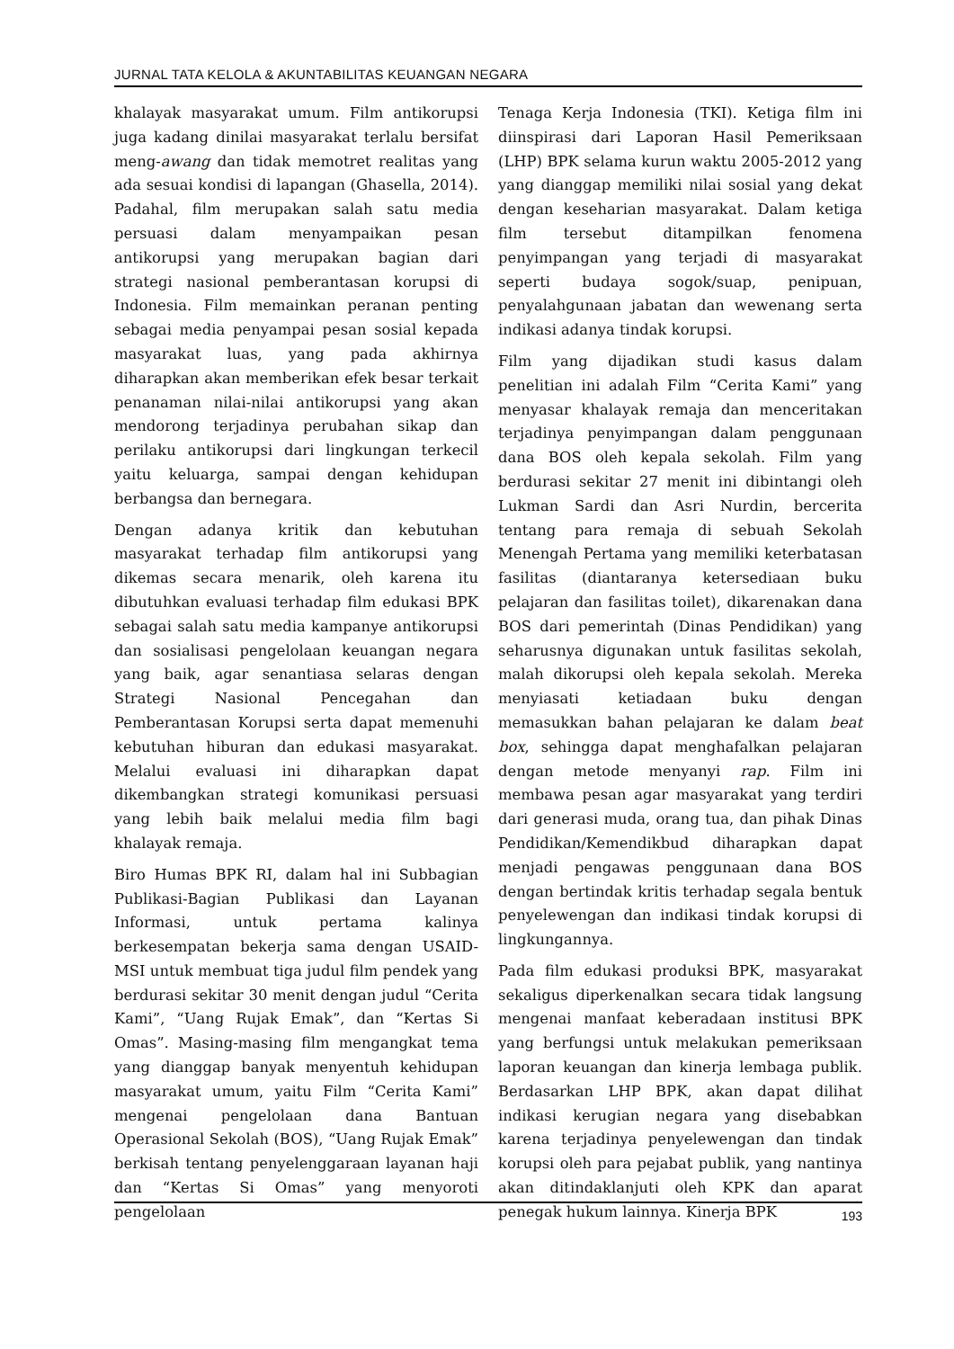JURNAL TATA KELOLA & AKUNTABILITAS KEUANGAN NEGARA
khalayak masyarakat umum. Film antikorupsi juga kadang dinilai masyarakat terlalu bersifat meng-awang dan tidak memotret realitas yang ada sesuai kondisi di lapangan (Ghasella, 2014). Padahal, film merupakan salah satu media persuasi dalam menyampaikan pesan antikorupsi yang merupakan bagian dari strategi nasional pemberantasan korupsi di Indonesia. Film memainkan peranan penting sebagai media penyampai pesan sosial kepada masyarakat luas, yang pada akhirnya diharapkan akan memberikan efek besar terkait penanaman nilai-nilai antikorupsi yang akan mendorong terjadinya perubahan sikap dan perilaku antikorupsi dari lingkungan terkecil yaitu keluarga, sampai dengan kehidupan berbangsa dan bernegara.
Dengan adanya kritik dan kebutuhan masyarakat terhadap film antikorupsi yang dikemas secara menarik, oleh karena itu dibutuhkan evaluasi terhadap film edukasi BPK sebagai salah satu media kampanye antikorupsi dan sosialisasi pengelolaan keuangan negara yang baik, agar senantiasa selaras dengan Strategi Nasional Pencegahan dan Pemberantasan Korupsi serta dapat memenuhi kebutuhan hiburan dan edukasi masyarakat. Melalui evaluasi ini diharapkan dapat dikembangkan strategi komunikasi persuasi yang lebih baik melalui media film bagi khalayak remaja.
Biro Humas BPK RI, dalam hal ini Subbagian Publikasi-Bagian Publikasi dan Layanan Informasi, untuk pertama kalinya berkesempatan bekerja sama dengan USAID-MSI untuk membuat tiga judul film pendek yang berdurasi sekitar 30 menit dengan judul “Cerita Kami”, “Uang Rujak Emak”, dan “Kertas Si Omas”. Masing-masing film mengangkat tema yang dianggap banyak menyentuh kehidupan masyarakat umum, yaitu Film “Cerita Kami” mengenai pengelolaan dana Bantuan Operasional Sekolah (BOS), “Uang Rujak Emak” berkisah tentang penyelenggaraan layanan haji dan “Kertas Si Omas” yang menyoroti pengelolaan
Tenaga Kerja Indonesia (TKI). Ketiga film ini diinspirasi dari Laporan Hasil Pemeriksaan (LHP) BPK selama kurun waktu 2005-2012 yang yang dianggap memiliki nilai sosial yang dekat dengan keseharian masyarakat. Dalam ketiga film tersebut ditampilkan fenomena penyimpangan yang terjadi di masyarakat seperti budaya sogok/suap, penipuan, penyalahgunaan jabatan dan wewenang serta indikasi adanya tindak korupsi.
Film yang dijadikan studi kasus dalam penelitian ini adalah Film “Cerita Kami” yang menyasar khalayak remaja dan menceritakan terjadinya penyimpangan dalam penggunaan dana BOS oleh kepala sekolah. Film yang berdurasi sekitar 27 menit ini dibintangi oleh Lukman Sardi dan Asri Nurdin, bercerita tentang para remaja di sebuah Sekolah Menengah Pertama yang memiliki keterbatasan fasilitas (diantaranya ketersediaan buku pelajaran dan fasilitas toilet), dikarenakan dana BOS dari pemerintah (Dinas Pendidikan) yang seharusnya digunakan untuk fasilitas sekolah, malah dikorupsi oleh kepala sekolah. Mereka menyiasati ketiadaan buku dengan memasukkan bahan pelajaran ke dalam beat box, sehingga dapat menghafalkan pelajaran dengan metode menyanyi rap. Film ini membawa pesan agar masyarakat yang terdiri dari generasi muda, orang tua, dan pihak Dinas Pendidikan/Kemendikbud diharapkan dapat menjadi pengawas penggunaan dana BOS dengan bertindak kritis terhadap segala bentuk penyelewengan dan indikasi tindak korupsi di lingkungannya.
Pada film edukasi produksi BPK, masyarakat sekaligus diperkenalkan secara tidak langsung mengenai manfaat keberadaan institusi BPK yang berfungsi untuk melakukan pemeriksaan laporan keuangan dan kinerja lembaga publik. Berdasarkan LHP BPK, akan dapat dilihat indikasi kerugian negara yang disebabkan karena terjadinya penyelewengan dan tindak korupsi oleh para pejabat publik, yang nantinya akan ditindaklanjuti oleh KPK dan aparat penegak hukum lainnya. Kinerja BPK
193